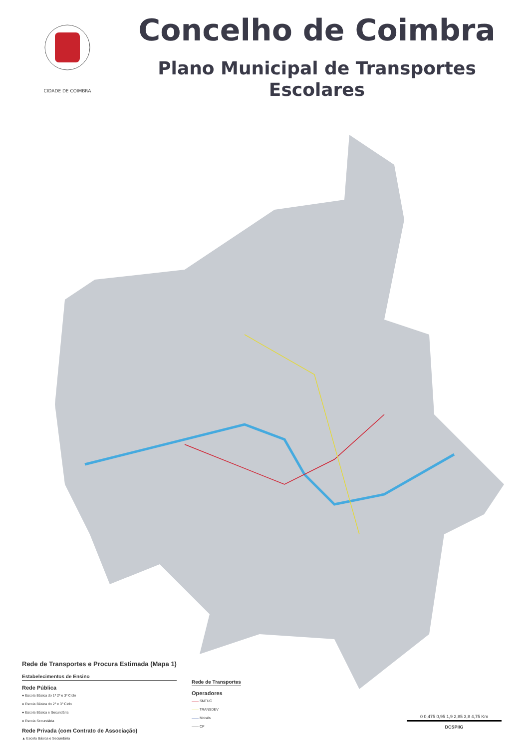CIDADE DE COIMBRA
Concelho de Coimbra
Plano Municipal de Transportes
Escolares
Rede de Transportes e Procura Estimada (Mapa 1)
Estabelecimentos de Ensino
Rede Pública
● Escola Básica do 1º 2º e 3º Ciclo
● Escola Básica do 2º e 3º Ciclo
● Escola Básica e Secundária
● Escola Secundária
Rede Privada (com Contrato de Associação)
▲ Escola Básica e Secundária
Rede de Transportes
Operadores
—— SMTUC
—— TRANSDEV
—— Moisés
—— CP
0 0,475 0,95 1,9 2,85 3,8 4,75 Km
DCSPIIG